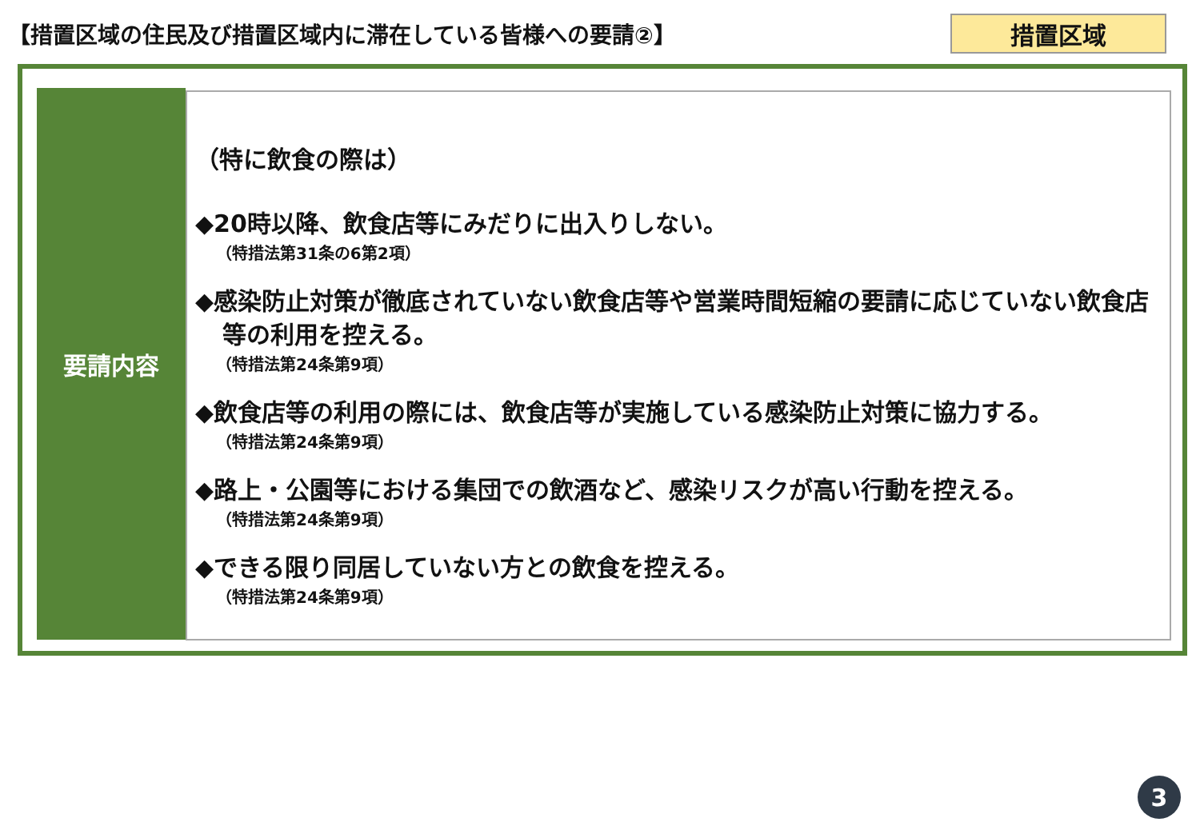【措置区域の住民及び措置区域内に滞在している皆様への要請②】
措置区域
要請内容
（特に飲食の際は）
◆20時以降、飲食店等にみだりに出入りしない。
（特措法第31条の6第2項）
◆感染防止対策が徹底されていない飲食店等や営業時間短縮の要請に応じていない飲食店等の利用を控える。
（特措法第24条第9項）
◆飲食店等の利用の際には、飲食店等が実施している感染防止対策に協力する。
（特措法第24条第9項）
◆路上・公園等における集団での飲酒など、感染リスクが高い行動を控える。
（特措法第24条第9項）
◆できる限り同居していない方との飲食を控える。
（特措法第24条第9項）
3